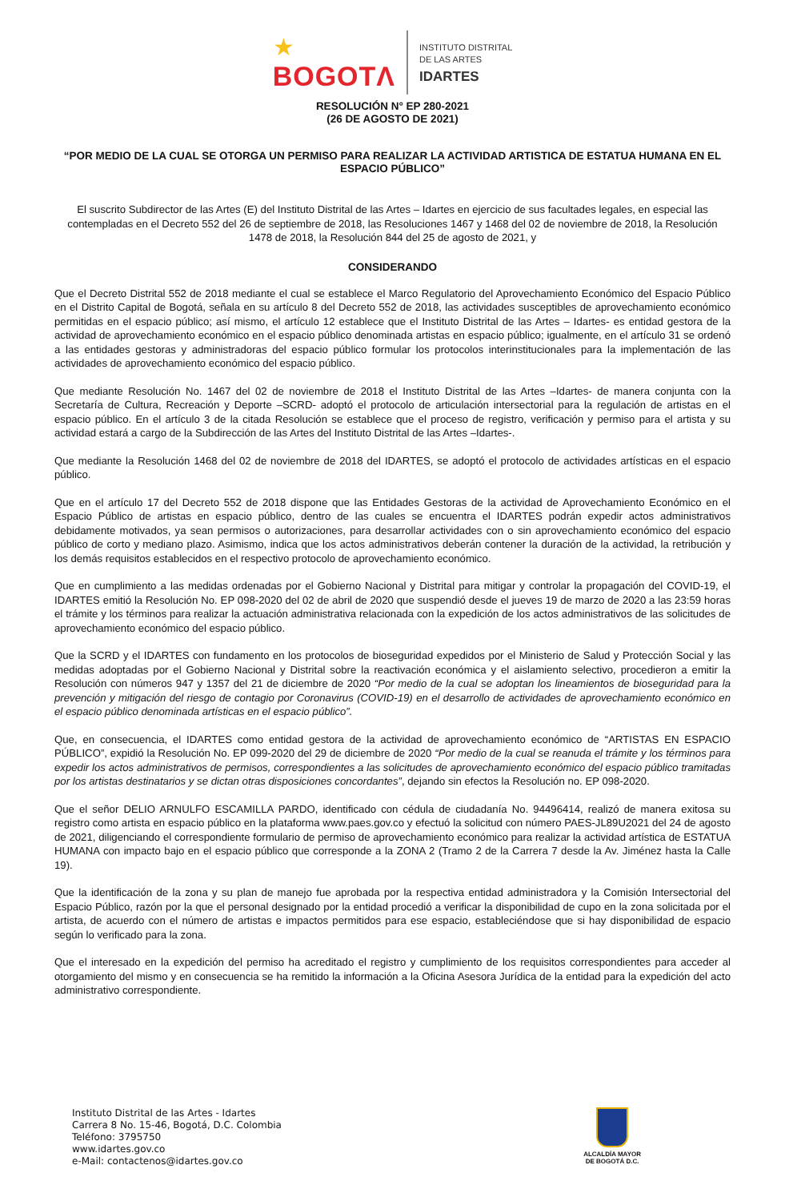★
BOGOTΛ
INSTITUTO DISTRITAL
DE LAS ARTES
IDARTES
RESOLUCIÓN N° EP 280-2021
(26 DE AGOSTO DE 2021)
“POR MEDIO DE LA CUAL SE OTORGA UN PERMISO PARA REALIZAR LA ACTIVIDAD ARTISTICA DE ESTATUA HUMANA EN EL ESPACIO PÚBLICO”
El suscrito Subdirector de las Artes (E) del Instituto Distrital de las Artes – Idartes en ejercicio de sus facultades legales, en especial las contempladas en el Decreto 552 del 26 de septiembre de 2018, las Resoluciones 1467 y 1468 del 02 de noviembre de 2018, la Resolución 1478 de 2018, la Resolución 844 del 25 de agosto de 2021, y
CONSIDERANDO
Que el Decreto Distrital 552 de 2018 mediante el cual se establece el Marco Regulatorio del Aprovechamiento Económico del Espacio Público en el Distrito Capital de Bogotá, señala en su artículo 8 del Decreto 552 de 2018, las actividades susceptibles de aprovechamiento económico permitidas en el espacio público; así mismo, el artículo 12 establece que el Instituto Distrital de las Artes – Idartes- es entidad gestora de la actividad de aprovechamiento económico en el espacio público denominada artistas en espacio público; igualmente, en el artículo 31 se ordenó a las entidades gestoras y administradoras del espacio público formular los protocolos interinstitucionales para la implementación de las actividades de aprovechamiento económico del espacio público.
Que mediante Resolución No. 1467 del 02 de noviembre de 2018 el Instituto Distrital de las Artes –Idartes- de manera conjunta con la Secretaría de Cultura, Recreación y Deporte –SCRD- adoptó el protocolo de articulación intersectorial para la regulación de artistas en el espacio público. En el artículo 3 de la citada Resolución se establece que el proceso de registro, verificación y permiso para el artista y su actividad estará a cargo de la Subdirección de las Artes del Instituto Distrital de las Artes –Idartes-.
Que mediante la Resolución 1468 del 02 de noviembre de 2018 del IDARTES, se adoptó el protocolo de actividades artísticas en el espacio público.
Que en el artículo 17 del Decreto 552 de 2018 dispone que las Entidades Gestoras de la actividad de Aprovechamiento Económico en el Espacio Público de artistas en espacio público, dentro de las cuales se encuentra el IDARTES podrán expedir actos administrativos debidamente motivados, ya sean permisos o autorizaciones, para desarrollar actividades con o sin aprovechamiento económico del espacio público de corto y mediano plazo. Asimismo, indica que los actos administrativos deberán contener la duración de la actividad, la retribución y los demás requisitos establecidos en el respectivo protocolo de aprovechamiento económico.
Que en cumplimiento a las medidas ordenadas por el Gobierno Nacional y Distrital para mitigar y controlar la propagación del COVID-19, el IDARTES emitió la Resolución No. EP 098-2020 del 02 de abril de 2020 que suspendió desde el jueves 19 de marzo de 2020 a las 23:59 horas el trámite y los términos para realizar la actuación administrativa relacionada con la expedición de los actos administrativos de las solicitudes de aprovechamiento económico del espacio público.
Que la SCRD y el IDARTES con fundamento en los protocolos de bioseguridad expedidos por el Ministerio de Salud y Protección Social y las medidas adoptadas por el Gobierno Nacional y Distrital sobre la reactivación económica y el aislamiento selectivo, procedieron a emitir la Resolución con números 947 y 1357 del 21 de diciembre de 2020 “Por medio de la cual se adoptan los lineamientos de bioseguridad para la prevención y mitigación del riesgo de contagio por Coronavirus (COVID-19) en el desarrollo de actividades de aprovechamiento económico en el espacio público denominada artísticas en el espacio público”.
Que, en consecuencia, el IDARTES como entidad gestora de la actividad de aprovechamiento económico de “ARTISTAS EN ESPACIO PÚBLICO”, expidió la Resolución No. EP 099-2020 del 29 de diciembre de 2020 “Por medio de la cual se reanuda el trámite y los términos para expedir los actos administrativos de permisos, correspondientes a las solicitudes de aprovechamiento económico del espacio público tramitadas por los artistas destinatarios y se dictan otras disposiciones concordantes”, dejando sin efectos la Resolución no. EP 098-2020.
Que el señor DELIO ARNULFO ESCAMILLA PARDO, identificado con cédula de ciudadanía No. 94496414, realizó de manera exitosa su registro como artista en espacio público en la plataforma www.paes.gov.co y efectuó la solicitud con número PAES-JL89U2021 del 24 de agosto de 2021, diligenciando el correspondiente formulario de permiso de aprovechamiento económico para realizar la actividad artística de ESTATUA HUMANA con impacto bajo en el espacio público que corresponde a la ZONA 2 (Tramo 2 de la Carrera 7 desde la Av. Jiménez hasta la Calle 19).
Que la identificación de la zona y su plan de manejo fue aprobada por la respectiva entidad administradora y la Comisión Intersectorial del Espacio Público, razón por la que el personal designado por la entidad procedió a verificar la disponibilidad de cupo en la zona solicitada por el artista, de acuerdo con el número de artistas e impactos permitidos para ese espacio, estableciéndose que si hay disponibilidad de espacio según lo verificado para la zona.
Que el interesado en la expedición del permiso ha acreditado el registro y cumplimiento de los requisitos correspondientes para acceder al otorgamiento del mismo y en consecuencia se ha remitido la información a la Oficina Asesora Jurídica de la entidad para la expedición del acto administrativo correspondiente.
Instituto Distrital de las Artes - Idartes
Carrera 8 No. 15-46, Bogotá, D.C. Colombia
Teléfono: 3795750
www.idartes.gov.co
e-Mail: contactenos@idartes.gov.co
ALCALDÍA MAYOR
DE BOGOTÁ D.C.